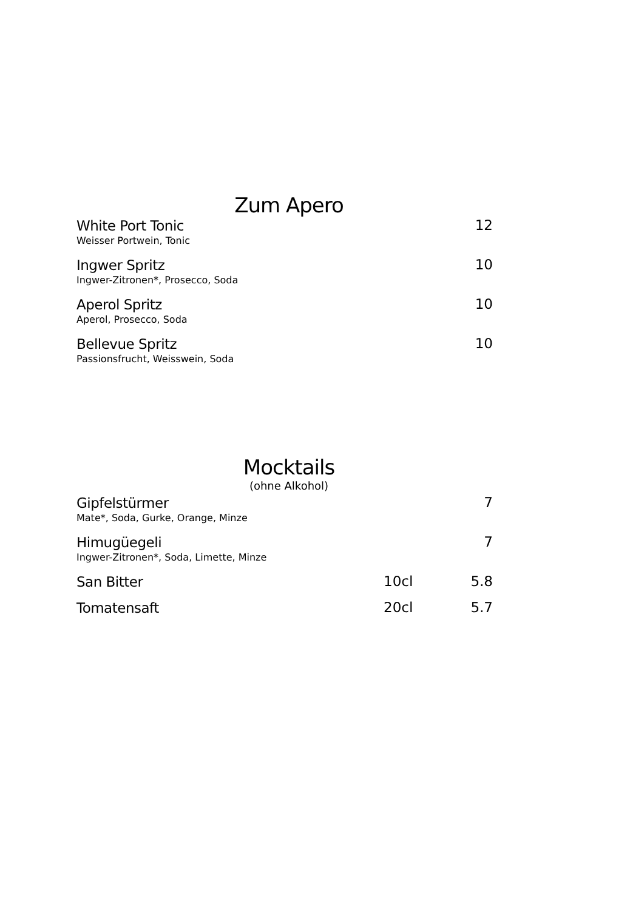Zum Apero
| White Port Tonic Weisser Portwein, Tonic | 12 |
| Ingwer Spritz Ingwer-Zitronen*, Prosecco, Soda | 10 |
| Aperol Spritz Aperol, Prosecco, Soda | 10 |
| Bellevue Spritz Passionsfrucht, Weisswein, Soda | 10 |
Mocktails
(ohne Alkohol)
| Gipfelstürmer Mate*, Soda, Gurke, Orange, Minze | | 7 |
| Himugüegeli Ingwer-Zitronen*, Soda, Limette, Minze | | 7 |
| San Bitter | 10cl | 5.8 |
| Tomatensaft | 20cl | 5.7 |